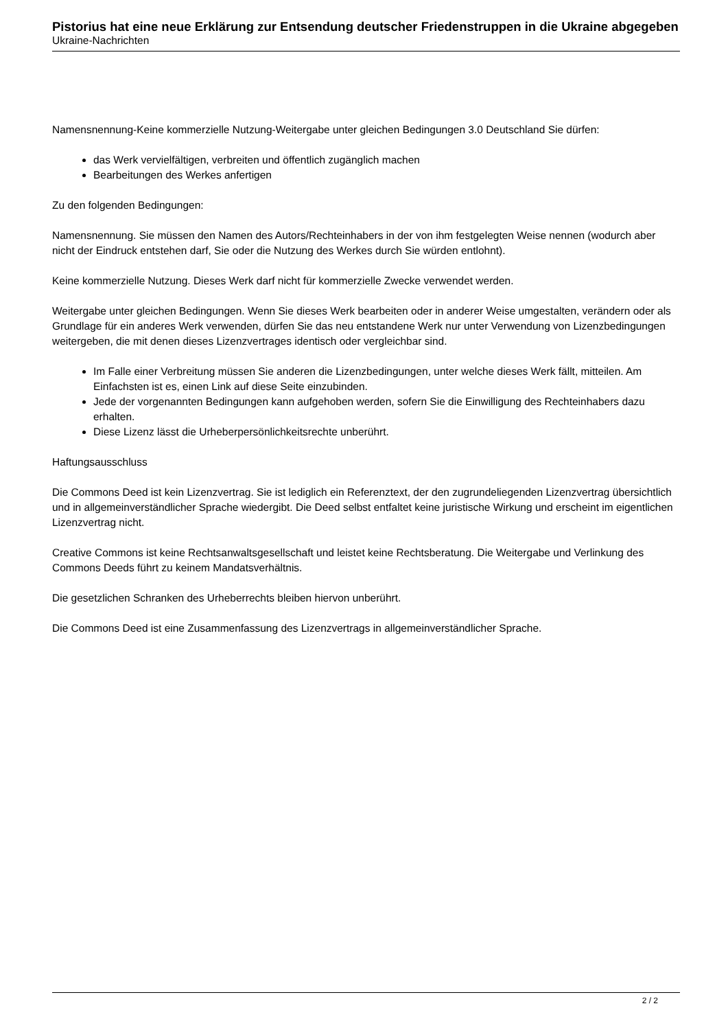Pistorius hat eine neue Erklärung zur Entsendung deutscher Friedenstruppen in die Ukraine abgegeben
Ukraine-Nachrichten
Namensnennung-Keine kommerzielle Nutzung-Weitergabe unter gleichen Bedingungen 3.0 Deutschland Sie dürfen:
das Werk vervielfältigen, verbreiten und öffentlich zugänglich machen
Bearbeitungen des Werkes anfertigen
Zu den folgenden Bedingungen:
Namensnennung. Sie müssen den Namen des Autors/Rechteinhabers in der von ihm festgelegten Weise nennen (wodurch aber nicht der Eindruck entstehen darf, Sie oder die Nutzung des Werkes durch Sie würden entlohnt).
Keine kommerzielle Nutzung. Dieses Werk darf nicht für kommerzielle Zwecke verwendet werden.
Weitergabe unter gleichen Bedingungen. Wenn Sie dieses Werk bearbeiten oder in anderer Weise umgestalten, verändern oder als Grundlage für ein anderes Werk verwenden, dürfen Sie das neu entstandene Werk nur unter Verwendung von Lizenzbedingungen weitergeben, die mit denen dieses Lizenzvertrages identisch oder vergleichbar sind.
Im Falle einer Verbreitung müssen Sie anderen die Lizenzbedingungen, unter welche dieses Werk fällt, mitteilen. Am Einfachsten ist es, einen Link auf diese Seite einzubinden.
Jede der vorgenannten Bedingungen kann aufgehoben werden, sofern Sie die Einwilligung des Rechteinhabers dazu erhalten.
Diese Lizenz lässt die Urheberpersönlichkeitsrechte unberührt.
Haftungsausschluss
Die Commons Deed ist kein Lizenzvertrag. Sie ist lediglich ein Referenztext, der den zugrundeliegenden Lizenzvertrag übersichtlich und in allgemeinverständlicher Sprache wiedergibt. Die Deed selbst entfaltet keine juristische Wirkung und erscheint im eigentlichen Lizenzvertrag nicht.
Creative Commons ist keine Rechtsanwaltsgesellschaft und leistet keine Rechtsberatung. Die Weitergabe und Verlinkung des Commons Deeds führt zu keinem Mandatsverhältnis.
Die gesetzlichen Schranken des Urheberrechts bleiben hiervon unberührt.
Die Commons Deed ist eine Zusammenfassung des Lizenzvertrags in allgemeinverständlicher Sprache.
2 / 2